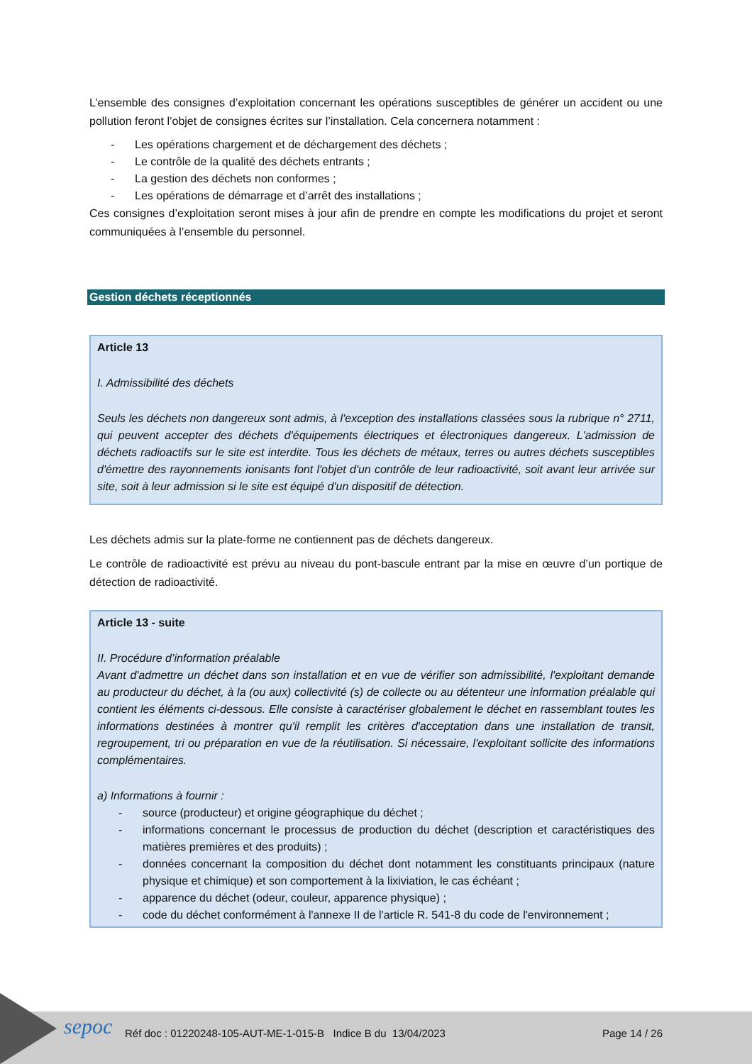L’ensemble des consignes d’exploitation concernant les opérations susceptibles de générer un accident ou une pollution feront l’objet de consignes écrites sur l’installation. Cela concernera notamment :
- Les opérations chargement et de déchargement des déchets ;
- Le contrôle de la qualité des déchets entrants ;
- La gestion des déchets non conformes ;
- Les opérations de démarrage et d’arrêt des installations ;
Ces consignes d’exploitation seront mises à jour afin de prendre en compte les modifications du projet et seront communiquées à l’ensemble du personnel.
Gestion déchets réceptionnés
Article 13
I. Admissibilité des déchets
Seuls les déchets non dangereux sont admis, à l'exception des installations classées sous la rubrique n° 2711, qui peuvent accepter des déchets d'équipements électriques et électroniques dangereux. L'admission de déchets radioactifs sur le site est interdite. Tous les déchets de métaux, terres ou autres déchets susceptibles d'émettre des rayonnements ionisants font l'objet d'un contrôle de leur radioactivité, soit avant leur arrivée sur site, soit à leur admission si le site est équipé d'un dispositif de détection.
Les déchets admis sur la plate-forme ne contiennent pas de déchets dangereux.
Le contrôle de radioactivité est prévu au niveau du pont-bascule entrant par la mise en œuvre d’un portique de détection de radioactivité.
Article 13 - suite
II. Procédure d’information préalable
Avant d'admettre un déchet dans son installation et en vue de vérifier son admissibilité, l'exploitant demande au producteur du déchet, à la (ou aux) collectivité (s) de collecte ou au détenteur une information préalable qui contient les éléments ci-dessous. Elle consiste à caractériser globalement le déchet en rassemblant toutes les informations destinées à montrer qu'il remplit les critères d'acceptation dans une installation de transit, regroupement, tri ou préparation en vue de la réutilisation. Si nécessaire, l'exploitant sollicite des informations complémentaires.
a) Informations à fournir :
- source (producteur) et origine géographique du déchet ;
- informations concernant le processus de production du déchet (description et caractéristiques des matières premières et des produits) ;
- données concernant la composition du déchet dont notamment les constituants principaux (nature physique et chimique) et son comportement à la lixiviation, le cas échéant ;
- apparence du déchet (odeur, couleur, apparence physique) ;
- code du déchet conformément à l'annexe II de l'article R. 541-8 du code de l'environnement ;
sepoc Réf doc : 01220248-105-AUT-ME-1-015-B Indice B du 13/04/2023 Page 14 / 26